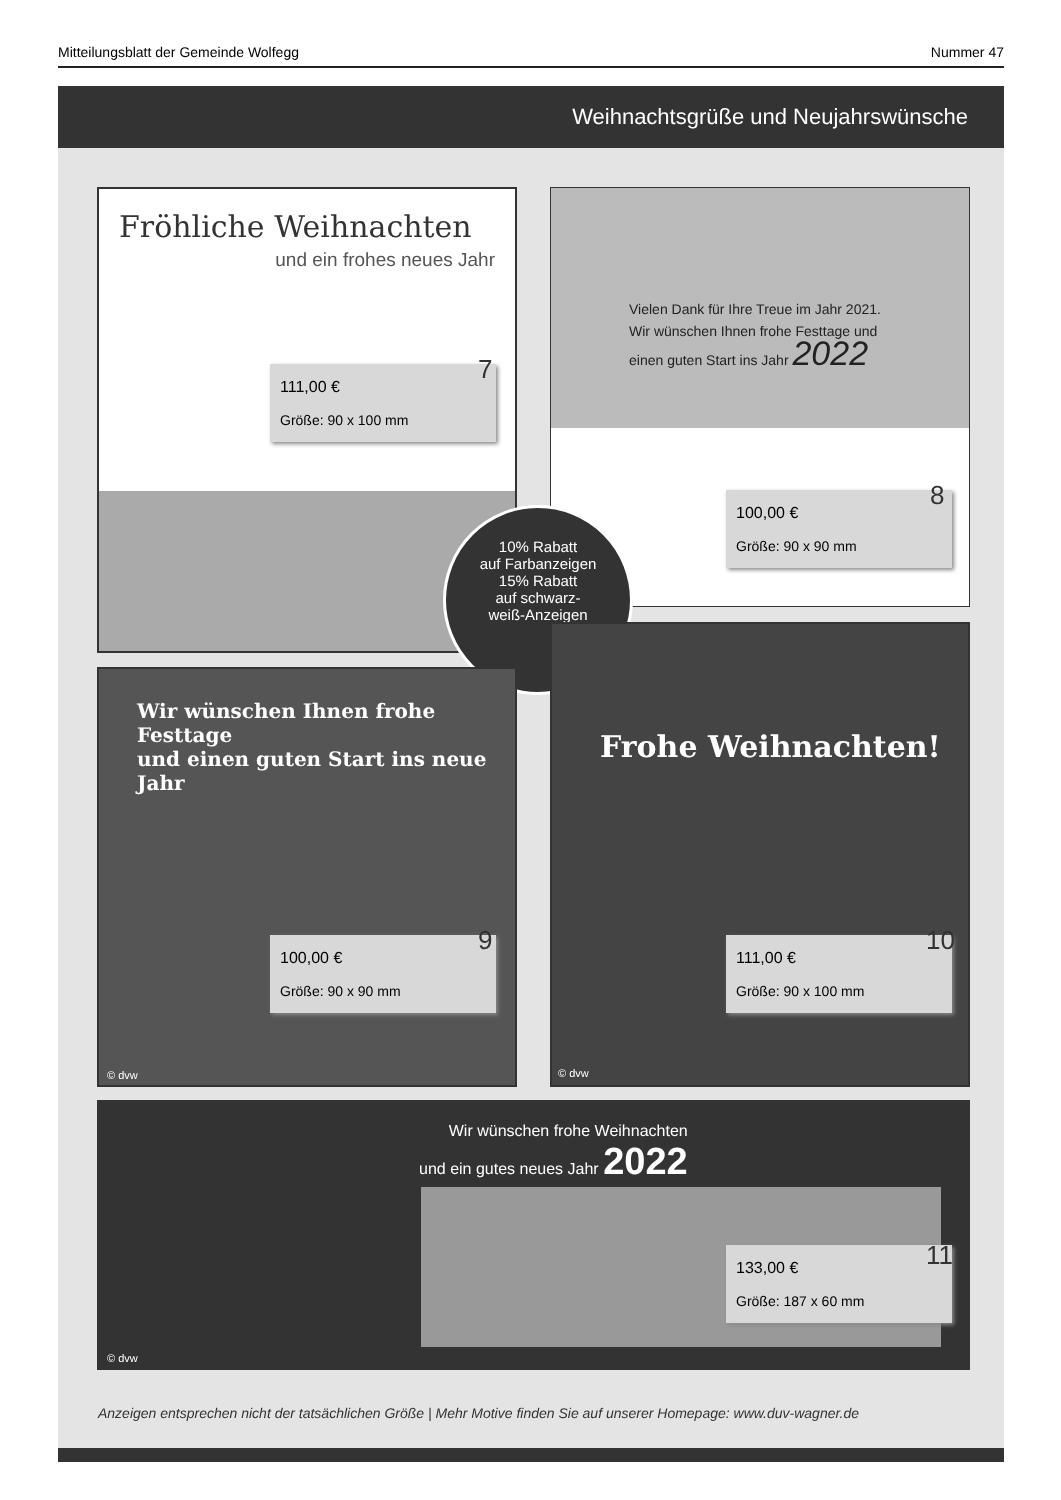Mitteilungsblatt der Gemeinde Wolfegg Nummer 47
Weihnachtsgrüße und Neujahrswünsche
Fröhliche Weihnachten
und ein frohes neues Jahr
111,00 €
Größe: 90 x 100 mm
7
Vielen Dank für Ihre Treue im Jahr 2021.
Wir wünschen Ihnen frohe Festtage und
einen guten Start ins Jahr 2022
100,00 €
Größe: 90 x 90 mm
8
10% Rabatt
auf Farbanzeigen
15% Rabatt
auf schwarz-
weiß-Anzeigen
Wir wünschen Ihnen frohe Festtage
und einen guten Start ins neue Jahr
© dvw
100,00 €
Größe: 90 x 90 mm
9
Frohe Weihnachten!
© dvw
111,00 €
Größe: 90 x 100 mm
10
Wir wünschen frohe Weihnachten
und ein gutes neues Jahr 2022
© dvw
133,00 €
Größe: 187 x 60 mm
11
Anzeigen entsprechen nicht der tatsächlichen Größe | Mehr Motive finden Sie auf unserer Homepage: www.duv-wagner.de